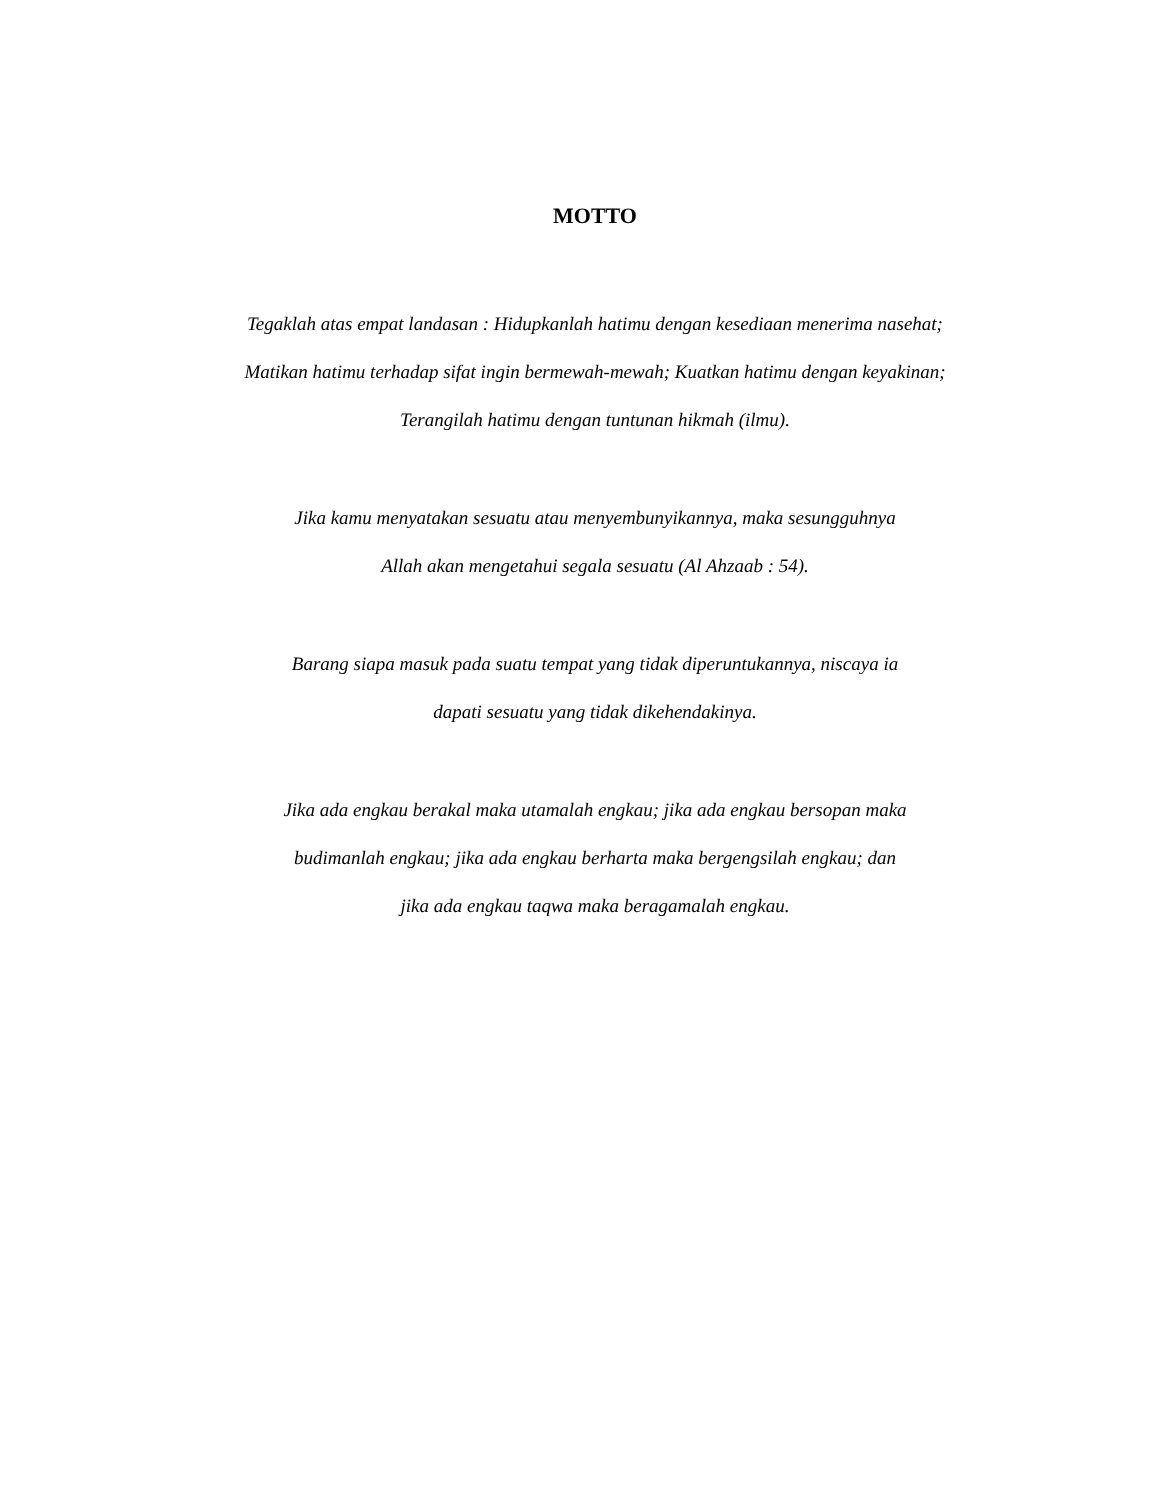MOTTO
Tegaklah atas empat landasan : Hidupkanlah hatimu dengan kesediaan menerima nasehat; Matikan hatimu terhadap sifat ingin bermewah-mewah; Kuatkan hatimu dengan keyakinan; Terangilah hatimu dengan tuntunan hikmah (ilmu).
Jika kamu menyatakan sesuatu atau menyembunyikannya, maka sesungguhnya
Allah akan mengetahui segala sesuatu (Al Ahzaab : 54).
Barang siapa masuk pada suatu tempat yang tidak diperuntukannya, niscaya ia
dapati sesuatu yang tidak dikehendakinya.
Jika ada engkau berakal maka utamalah engkau; jika ada engkau bersopan maka budimanlah engkau; jika ada engkau berharta maka bergengsilah engkau; dan
jika ada engkau taqwa maka beragamalah engkau.